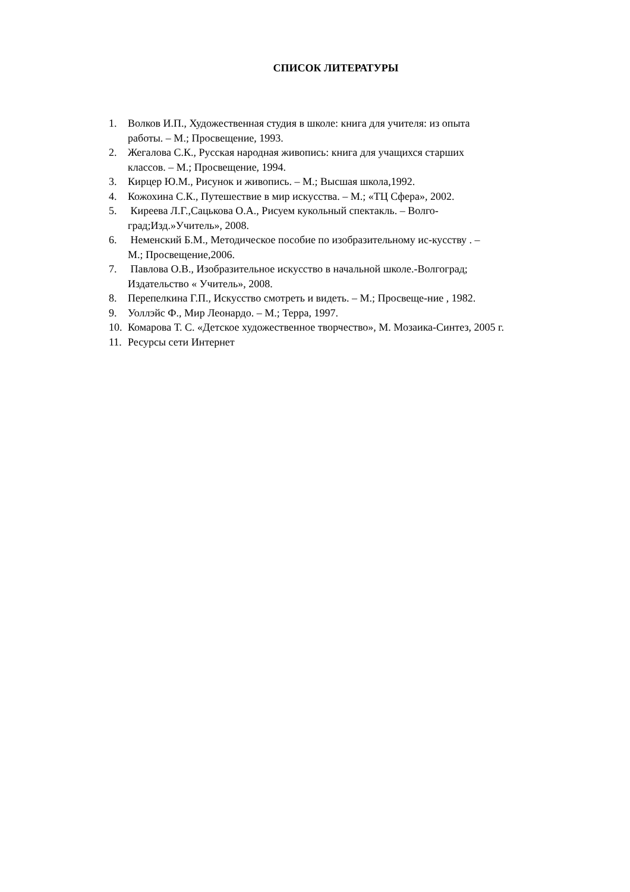СПИСОК ЛИТЕРАТУРЫ
1. Волков И.П., Художественная студия в школе: книга для учителя: из опыта работы. – М.; Просвещение, 1993.
2. Жегалова С.К., Русская народная живопись: книга для учащихся старших классов. – М.; Просвещение, 1994.
3. Кирцер Ю.М., Рисунок и живопись. – М.; Высшая школа,1992.
4. Кожохина С.К., Путешествие в мир искусства. – М.; «ТЦ Сфера», 2002.
5. Киреева Л.Г.,Сацькова О.А., Рисуем кукольный спектакль. – Волго-град;Изд.»Учитель», 2008.
6. Неменский Б.М., Методическое пособие по изобразительному ис-кусству . – М.; Просвещение,2006.
7. Павлова О.В., Изобразительное искусство в начальной школе.-Волгоград; Издательство « Учитель», 2008.
8. Перепелкина Г.П., Искусство смотреть и видеть. – М.; Просвеще-ние , 1982.
9. Уоллэйс Ф., Мир Леонардо. – М.; Терра, 1997.
10. Комарова Т. С. «Детское художественное творчество», М. Мозаика-Синтез, 2005 г.
11. Ресурсы сети Интернет